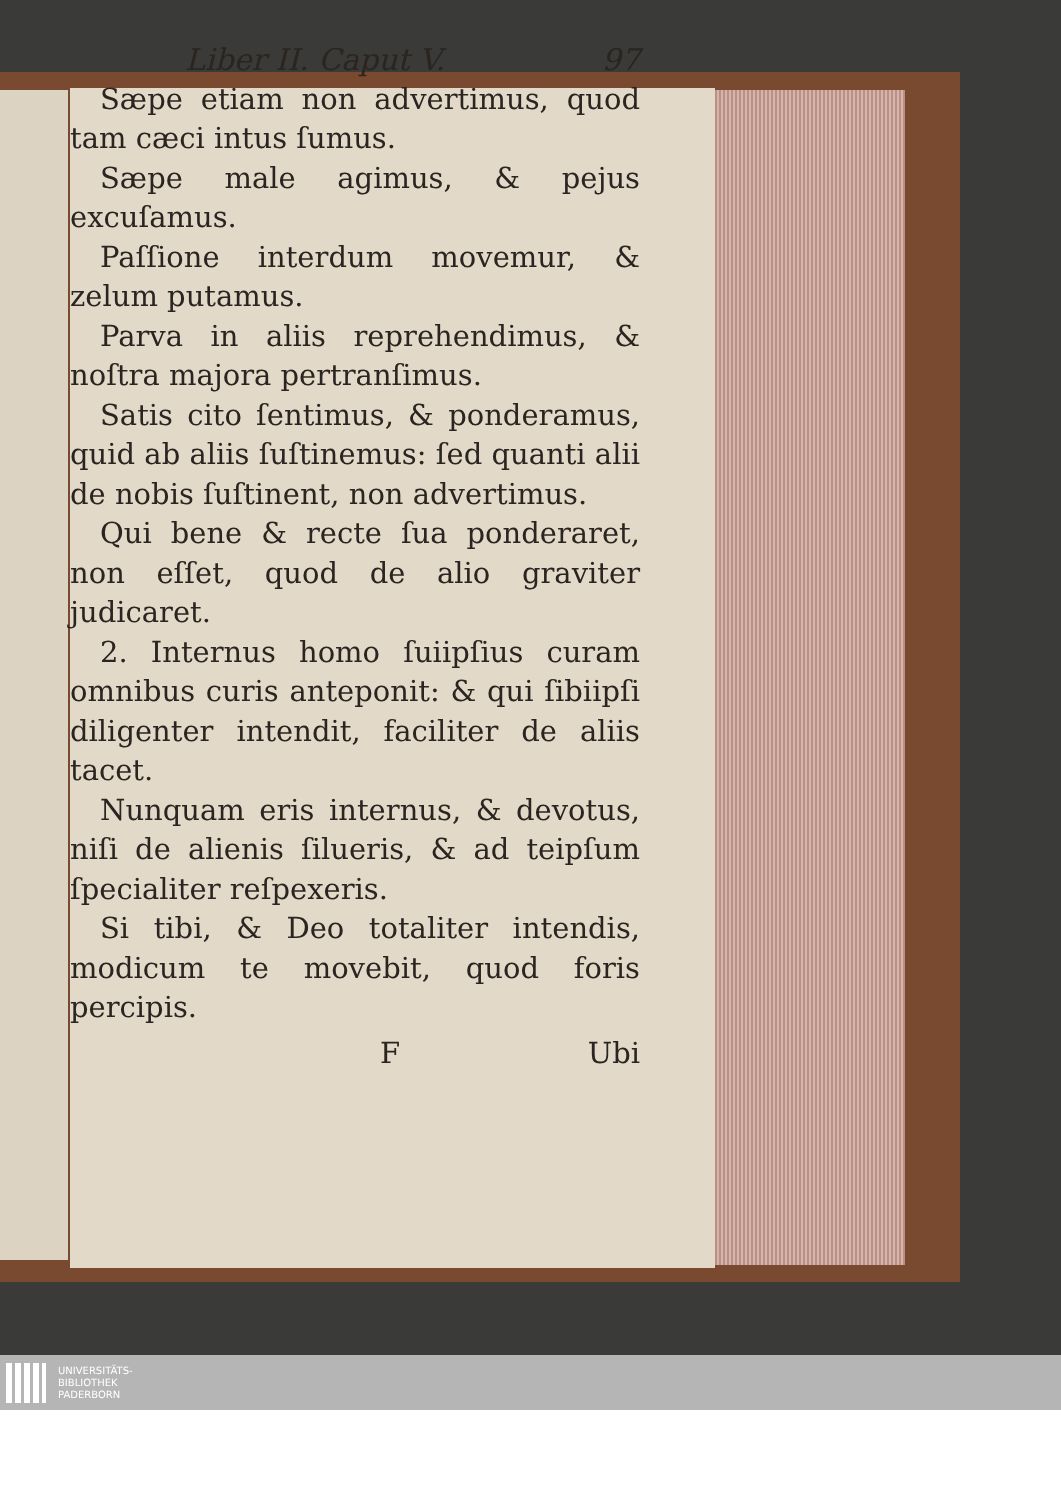Liber II. Caput V. 97
Sæpe etiam non advertimus, quod tam cæci intus ſumus.
Sæpe male agimus, & pejus excuſamus.
Paſſione interdum movemur, & zelum putamus.
Parva in aliis reprehendimus, & noſtra majora pertranſimus.
Satis cito ſentimus, & ponderamus, quid ab aliis ſuſtinemus: ſed quanti alii de nobis ſuſtinent, non advertimus.
Qui bene & recte ſua ponderaret, non eſſet, quod de alio graviter judicaret.
2. Internus homo ſuiipſius curam omnibus curis anteponit: & qui ſibiipſi diligenter intendit, faciliter de aliis tacet.
Nunquam eris internus, & devotus, niſi de alienis ſilueris, & ad teipſum ſpecialiter reſpexeris.
Si tibi, & Deo totaliter intendis, modicum te movebit, quod foris percipis.
F Ubi
UNIVERSITÄTS-
BIBLIOTHEK
PADERBORN